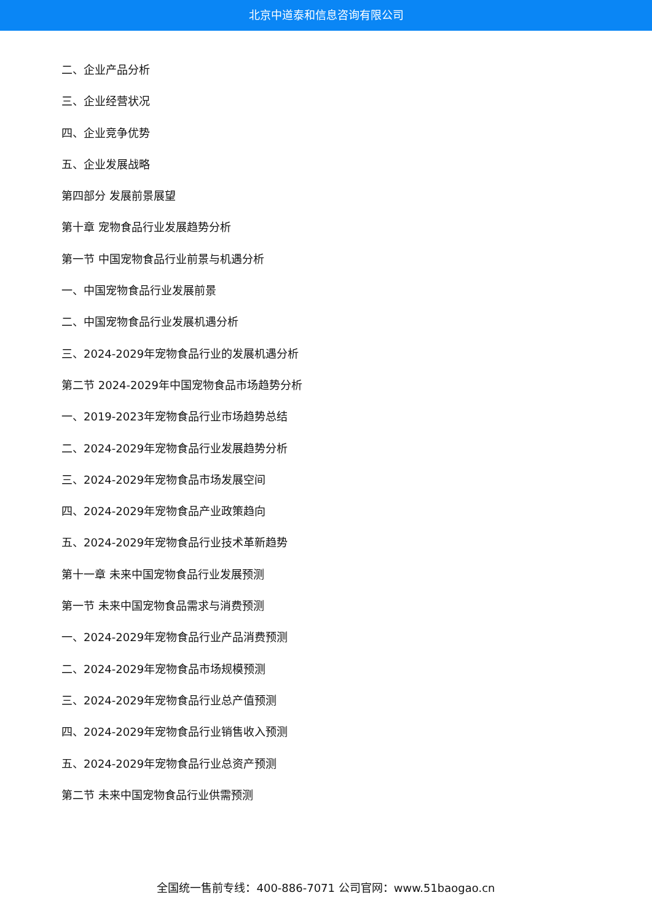北京中道泰和信息咨询有限公司
二、企业产品分析
三、企业经营状况
四、企业竞争优势
五、企业发展战略
第四部分 发展前景展望
第十章 宠物食品行业发展趋势分析
第一节 中国宠物食品行业前景与机遇分析
一、中国宠物食品行业发展前景
二、中国宠物食品行业发展机遇分析
三、2024-2029年宠物食品行业的发展机遇分析
第二节 2024-2029年中国宠物食品市场趋势分析
一、2019-2023年宠物食品行业市场趋势总结
二、2024-2029年宠物食品行业发展趋势分析
三、2024-2029年宠物食品市场发展空间
四、2024-2029年宠物食品产业政策趋向
五、2024-2029年宠物食品行业技术革新趋势
第十一章 未来中国宠物食品行业发展预测
第一节 未来中国宠物食品需求与消费预测
一、2024-2029年宠物食品行业产品消费预测
二、2024-2029年宠物食品市场规模预测
三、2024-2029年宠物食品行业总产值预测
四、2024-2029年宠物食品行业销售收入预测
五、2024-2029年宠物食品行业总资产预测
第二节 未来中国宠物食品行业供需预测
全国统一售前专线：400-886-7071 公司官网：www.51baogao.cn